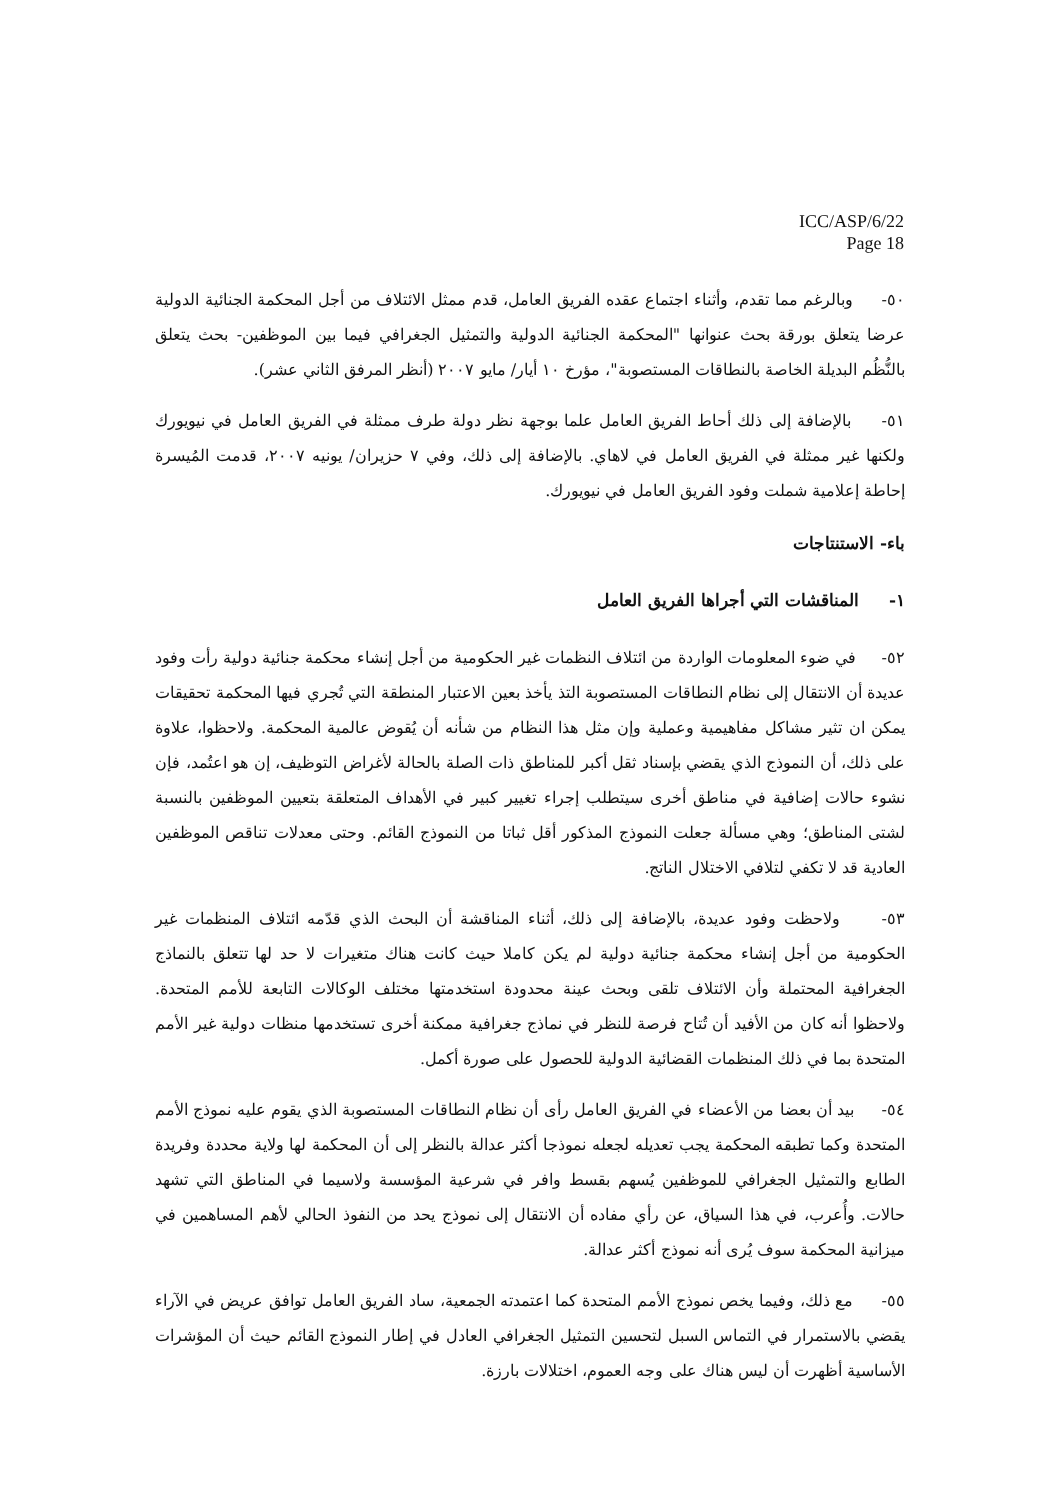ICC/ASP/6/22
Page 18
٥٠- وبالرغم مما تقدم، وأثناء اجتماع عقده الفريق العامل، قدم ممثل الائتلاف من أجل المحكمة الجنائية الدولية عرضا يتعلق بورقة بحث عنوانها "المحكمة الجنائية الدولية والتمثيل الجغرافي فيما بين الموظفين- بحث يتعلق بالنُّظُم البديلة الخاصة بالنطاقات المستصوبة"، مؤرخ ١٠ أيار/ مايو ٢٠٠٧ (أنظر المرفق الثاني عشر).
٥١- بالإضافة إلى ذلك أحاط الفريق العامل علما بوجهة نظر دولة طرف ممثلة في الفريق العامل في نيويورك ولكنها غير ممثلة في الفريق العامل في لاهاي. بالإضافة إلى ذلك، وفي ٧ حزيران/ يونيه ٢٠٠٧، قدمت المُيسرة إحاطة إعلامية شملت وفود الفريق العامل في نيويورك.
باء- الاستنتاجات
١- المناقشات التي أجراها الفريق العامل
٥٢- في ضوء المعلومات الواردة من ائتلاف النظمات غير الحكومية من أجل إنشاء محكمة جنائية دولية رأت وفود عديدة أن الانتقال إلى نظام النطاقات المستصوبة التذ يأخذ بعين الاعتبار المنطقة التي تُجري فيها المحكمة تحقيقات يمكن ان تثير مشاكل مفاهيمية وعملية وإن مثل هذا النظام من شأنه أن يُقوض عالمية المحكمة. ولاحظوا، علاوة على ذلك، أن النموذج الذي يقضي بإسناد ثقل أكبر للمناطق ذات الصلة بالحالة لأغراض التوظيف، إن هو اعتُمد، فإن نشوء حالات إضافية في مناطق أخرى سيتطلب إجراء تغيير كبير في الأهداف المتعلقة بتعيين الموظفين بالنسبة لشتى المناطق؛ وهي مسألة جعلت النموذج المذكور أقل ثباتا من النموذج القائم. وحتى معدلات تناقص الموظفين العادية قد لا تكفي لتلافي الاختلال الناتج.
٥٣- ولاحظت وفود عديدة، بالإضافة إلى ذلك، أثناء المناقشة أن البحث الذي قدّمه ائتلاف المنظمات غير الحكومية من أجل إنشاء محكمة جنائية دولية لم يكن كاملا حيث كانت هناك متغيرات لا حد لها تتعلق بالنماذج الجغرافية المحتملة وأن الائتلاف تلقى وبحث عينة محدودة استخدمتها مختلف الوكالات التابعة للأمم المتحدة. ولاحظوا أنه كان من الأفيد أن تُتاح فرصة للنظر في نماذج جغرافية ممكنة أخرى تستخدمها منظات دولية غير الأمم المتحدة بما في ذلك المنظمات القضائية الدولية للحصول على صورة أكمل.
٥٤- بيد أن بعضا من الأعضاء في الفريق العامل رأى أن نظام النطاقات المستصوبة الذي يقوم عليه نموذج الأمم المتحدة وكما تطبقه المحكمة يجب تعديله لجعله نموذجا أكثر عدالة بالنظر إلى أن المحكمة لها ولاية محددة وفريدة الطابع والتمثيل الجغرافي للموظفين يُسهم بقسط وافر في شرعية المؤسسة ولاسيما في المناطق التي تشهد حالات. وأُعرب، في هذا السياق، عن رأي مفاده أن الانتقال إلى نموذج يحد من النفوذ الحالي لأهم المساهمين في ميزانية المحكمة سوف يُرى أنه نموذج أكثر عدالة.
٥٥- مع ذلك، وفيما يخص نموذج الأمم المتحدة كما اعتمدته الجمعية، ساد الفريق العامل توافق عريض في الآراء يقضي بالاستمرار في التماس السبل لتحسين التمثيل الجغرافي العادل في إطار النموذج القائم حيث أن المؤشرات الأساسية أظهرت أن ليس هناك على وجه العموم، اختلالات بارزة.